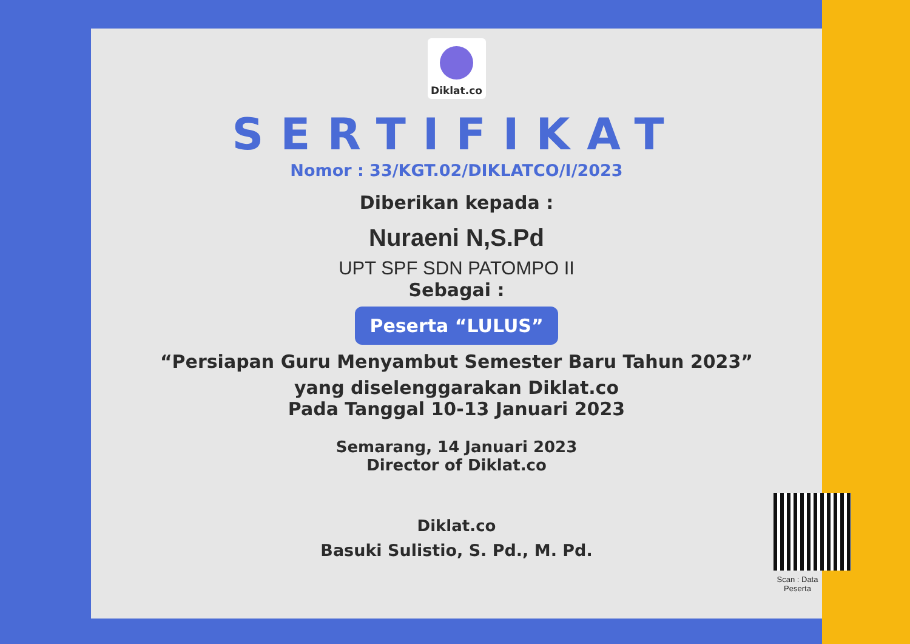Diklat.co
SERTIFIKAT
Nomor : 33/KGT.02/DIKLATCO/I/2023
Diberikan kepada :
Nuraeni N,S.Pd
UPT SPF SDN PATOMPO II
Sebagai :
Peserta “LULUS”
“Persiapan Guru Menyambut Semester Baru Tahun 2023”
yang diselenggarakan Diklat.co
Pada Tanggal 10-13 Januari 2023
Semarang, 14 Januari 2023
Director of Diklat.co
Diklat.co
Basuki Sulistio, S. Pd., M. Pd.
Scan : Data Peserta